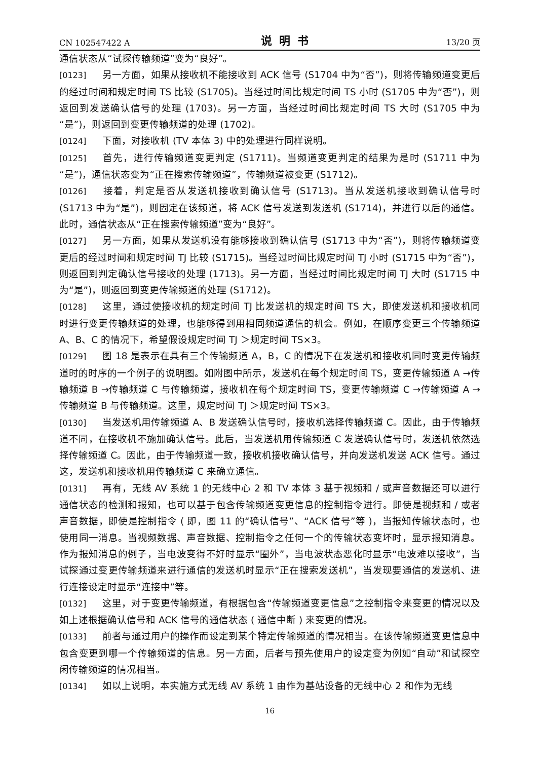CN 102547422 A 说明书 13/20 页
通信状态从“试探传输频道”变为“良好”。
[0123] 另一方面，如果从接收机不能接收到 ACK 信号 (S1704 中为“否”)，则将传输频道变更后的经过时间和规定时间 TS 比较 (S1705)。当经过时间比规定时间 TS 小时 (S1705 中为“否”)，则返回到发送确认信号的处理 (1703)。另一方面，当经过时间比规定时间 TS 大时 (S1705 中为“是”)，则返回到变更传输频道的处理 (1702)。
[0124] 下面，对接收机 (TV 本体 3) 中的处理进行同样说明。
[0125] 首先，进行传输频道变更判定 (S1711)。当频道变更判定的结果为是时 (S1711 中为“是”)，通信状态变为“正在搜索传输频道”，传输频道被变更 (S1712)。
[0126] 接着，判定是否从发送机接收到确认信号 (S1713)。当从发送机接收到确认信号时 (S1713 中为“是”)，则固定在该频道，将 ACK 信号发送到发送机 (S1714)，并进行以后的通信。此时，通信状态从“正在搜索传输频道”变为“良好”。
[0127] 另一方面，如果从发送机没有能够接收到确认信号 (S1713 中为“否”)，则将传输频道变更后的经过时间和规定时间 TJ 比较 (S1715)。当经过时间比规定时间 TJ 小时 (S1715 中为“否”)，则返回到判定确认信号接收的处理 (1713)。另一方面，当经过时间比规定时间 TJ 大时 (S1715 中为“是”)，则返回到变更传输频道的处理 (S1712)。
[0128] 这里，通过使接收机的规定时间 TJ 比发送机的规定时间 TS 大，即使发送机和接收机同时进行变更传输频道的处理，也能够得到用相同频道通信的机会。例如，在顺序变更三个传输频道 A、B、C 的情况下，希望假设规定时间 TJ ＞规定时间 TS×3。
[0129] 图 18 是表示在具有三个传输频道 A，B，C 的情况下在发送机和接收机同时变更传输频道时的时序的一个例子的说明图。如附图中所示，发送机在每个规定时间 TS，变更传输频道 A →传输频道 B →传输频道 C 与传输频道，接收机在每个规定时间 TS，变更传输频道 C →传输频道 A →传输频道 B 与传输频道。这里，规定时间 TJ ＞规定时间 TS×3。
[0130] 当发送机用传输频道 A、B 发送确认信号时，接收机选择传输频道 C。因此，由于传输频道不同，在接收机不施加确认信号。此后，当发送机用传输频道 C 发送确认信号时，发送机依然选择传输频道 C。因此，由于传输频道一致，接收机接收确认信号，并向发送机发送 ACK 信号。通过这，发送机和接收机用传输频道 C 来确立通信。
[0131] 再有，无线 AV 系统 1 的无线中心 2 和 TV 本体 3 基于视频和 / 或声音数据还可以进行通信状态的检测和报知，也可以基于包含传输频道变更信息的控制指令进行。即使是视频和 / 或者声音数据，即使是控制指令 ( 即，图 11 的“确认信号”、“ACK 信号”等 )，当报知传输状态时，也使用同一消息。当视频数据、声音数据、控制指令之任何一个的传输状态变坏时，显示报知消息。作为报知消息的例子，当电波变得不好时显示“圈外”，当电波状态恶化时显示“电波难以接收”，当试探通过变更传输频道来进行通信的发送机时显示“正在搜索发送机”，当发现要通信的发送机、进行连接设定时显示“连接中”等。
[0132] 这里，对于变更传输频道，有根据包含“传输频道变更信息”之控制指令来变更的情况以及如上述根据确认信号和 ACK 信号的通信状态 ( 通信中断 ) 来变更的情况。
[0133] 前者与通过用户的操作而设定到某个特定传输频道的情况相当。在该传输频道变更信息中包含变更到哪一个传输频道的信息。另一方面，后者与预先使用户的设定变为例如“自动”和试探空闲传输频道的情况相当。
[0134] 如以上说明，本实施方式无线 AV 系统 1 由作为基站设备的无线中心 2 和作为无线
16